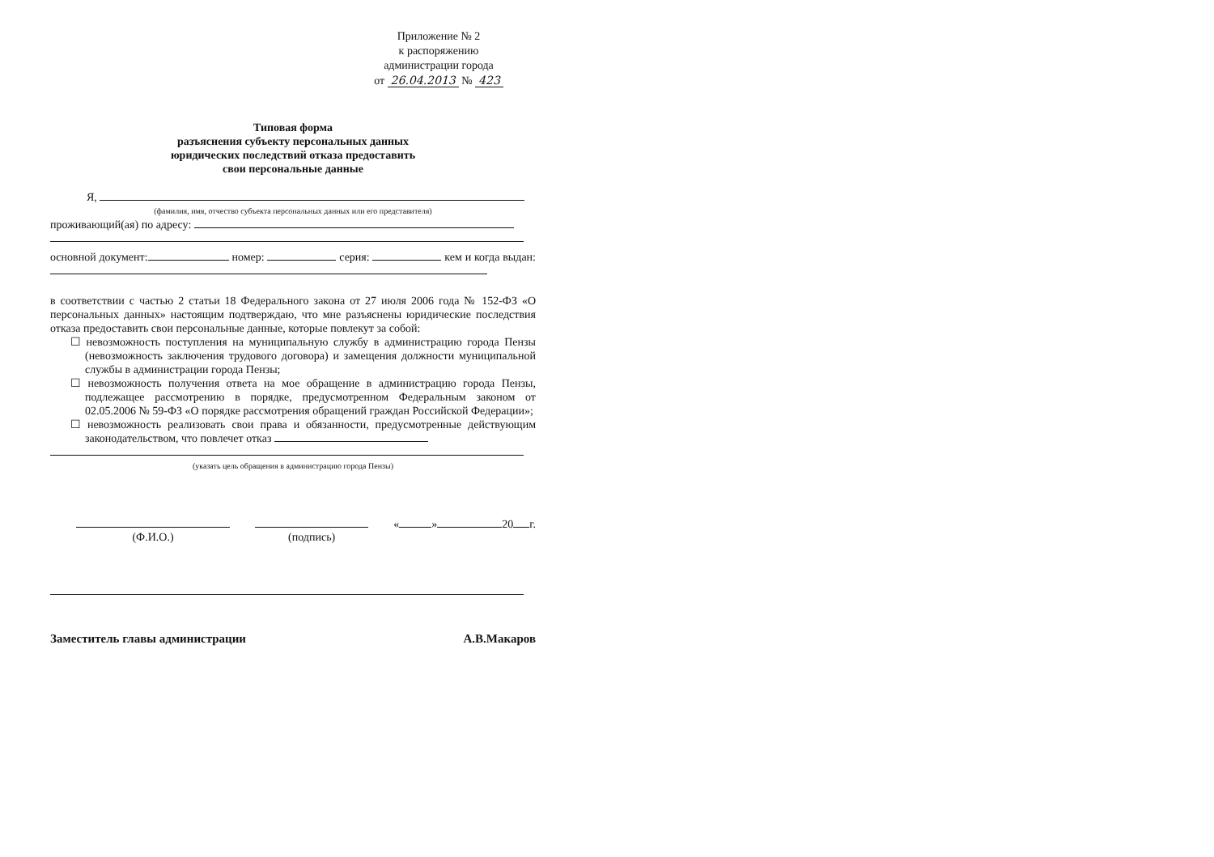Приложение № 2
к распоряжению
администрации города
от 26.04.2013 № 423
Типовая форма
разъяснения субъекту персональных данных
юридических последствий отказа предоставить
свои персональные данные
Я,
(фамилия, имя, отчество субъекта персональных данных или его представителя)
проживающий(ая) по адресу:
основной документ: номер: серия: кем и когда выдан:
в соответствии с частью 2 статьи 18 Федерального закона от 27 июля 2006 года № 152-ФЗ «О персональных данных» настоящим подтверждаю, что мне разъяснены юридические последствия отказа предоставить свои персональные данные, которые повлекут за собой:
☐ невозможность поступления на муниципальную службу в администрацию города Пензы (невозможность заключения трудового договора) и замещения должности муниципальной службы в администрации города Пензы;
☐ невозможность получения ответа на мое обращение в администрацию города Пензы, подлежащее рассмотрению в порядке, предусмотренном Федеральным законом от 02.05.2006 № 59-ФЗ «О порядке рассмотрения обращений граждан Российской Федерации»;
☐ невозможность реализовать свои права и обязанности, предусмотренные действующим законодательством, что повлечет отказ
(указать цель обращения в администрацию города Пензы)
(Ф.И.О.)
(подпись) « » 20 г.
Заместитель главы администрации А.В.Макаров